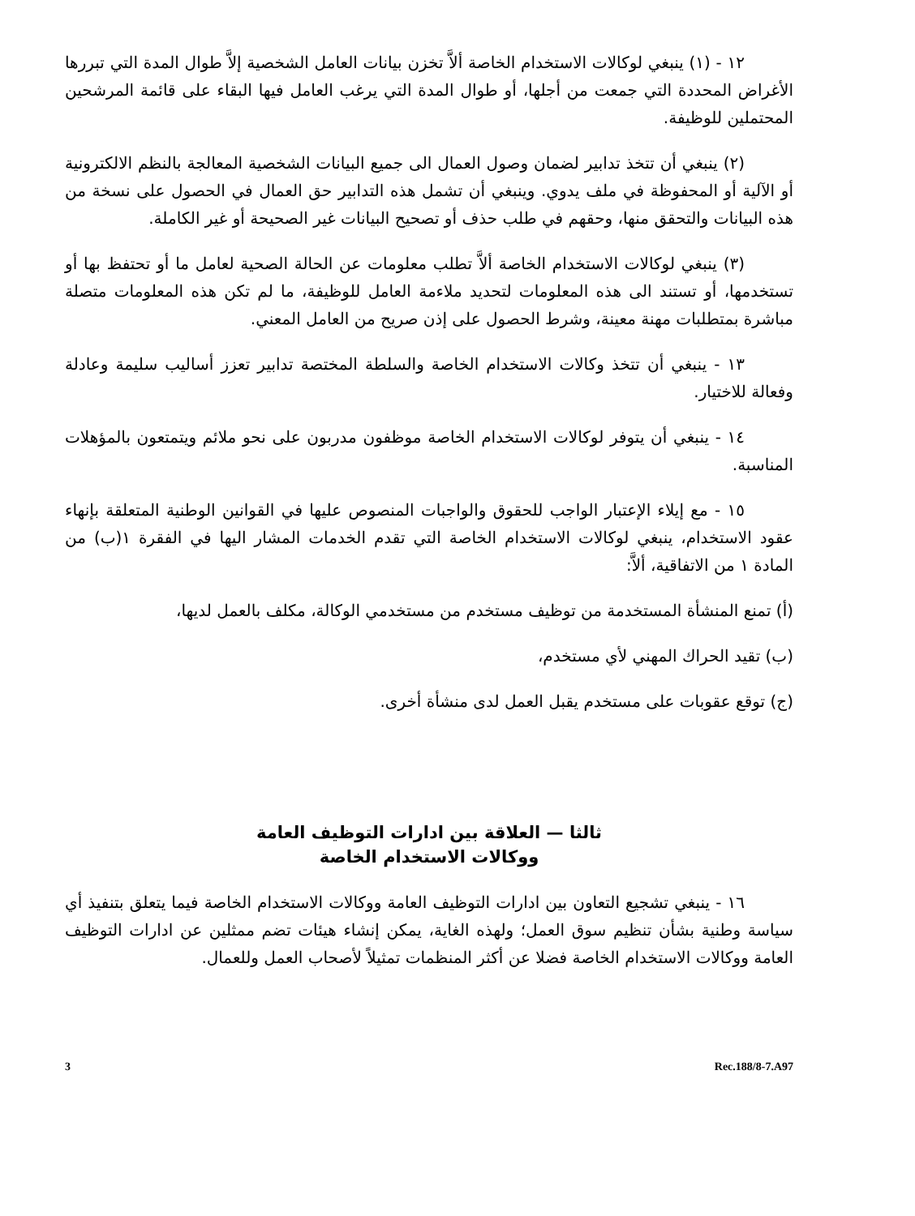١٢ - (١) ينبغي لوكالات الاستخدام الخاصة ألاَّ تخزن بيانات العامل الشخصية إلاَّ طوال المدة التي تبررها الأغراض المحددة التي جمعت من أجلها، أو طوال المدة التي يرغب العامل فيها البقاء على قائمة المرشحين المحتملين للوظيفة.
(٢) ينبغي أن تتخذ تدابير لضمان وصول العمال الى جميع البيانات الشخصية المعالجة بالنظم الالكترونية أو الآلية أو المحفوظة في ملف يدوي. وينبغي أن تشمل هذه التدابير حق العمال في الحصول على نسخة من هذه البيانات والتحقق منها، وحقهم في طلب حذف أو تصحيح البيانات غير الصحيحة أو غير الكاملة.
(٣) ينبغي لوكالات الاستخدام الخاصة ألاَّ تطلب معلومات عن الحالة الصحية لعامل ما أو تحتفظ بها أو تستخدمها، أو تستند الى هذه المعلومات لتحديد ملاءمة العامل للوظيفة، ما لم تكن هذه المعلومات متصلة مباشرة بمتطلبات مهنة معينة، وشرط الحصول على إذن صريح من العامل المعني.
١٣ - ينبغي أن تتخذ وكالات الاستخدام الخاصة والسلطة المختصة تدابير تعزز أساليب سليمة وعادلة وفعالة للاختيار.
١٤ - ينبغي أن يتوفر لوكالات الاستخدام الخاصة موظفون مدربون على نحو ملائم ويتمتعون بالمؤهلات المناسبة.
١٥ - مع إيلاء الإعتبار الواجب للحقوق والواجبات المنصوص عليها في القوانين الوطنية المتعلقة بإنهاء عقود الاستخدام، ينبغي لوكالات الاستخدام الخاصة التي تقدم الخدمات المشار اليها في الفقرة ١(ب) من المادة ١ من الاتفاقية، ألاَّ:
(أ) تمنع المنشأة المستخدمة من توظيف مستخدم من مستخدمي الوكالة، مكلف بالعمل لديها،
(ب) تقيد الحراك المهني لأي مستخدم،
(ج) توقع عقوبات على مستخدم يقبل العمل لدى منشأة أخرى.
ثالثا — العلاقة بين ادارات التوظيف العامة
ووكالات الاستخدام الخاصة
١٦ - ينبغي تشجيع التعاون بين ادارات التوظيف العامة ووكالات الاستخدام الخاصة فيما يتعلق بتنفيذ أي سياسة وطنية بشأن تنظيم سوق العمل؛ ولهذه الغاية، يمكن إنشاء هيئات تضم ممثلين عن ادارات التوظيف العامة ووكالات الاستخدام الخاصة فضلا عن أكثر المنظمات تمثيلاً لأصحاب العمل وللعمال.
3 Rec.188/8-7.A97